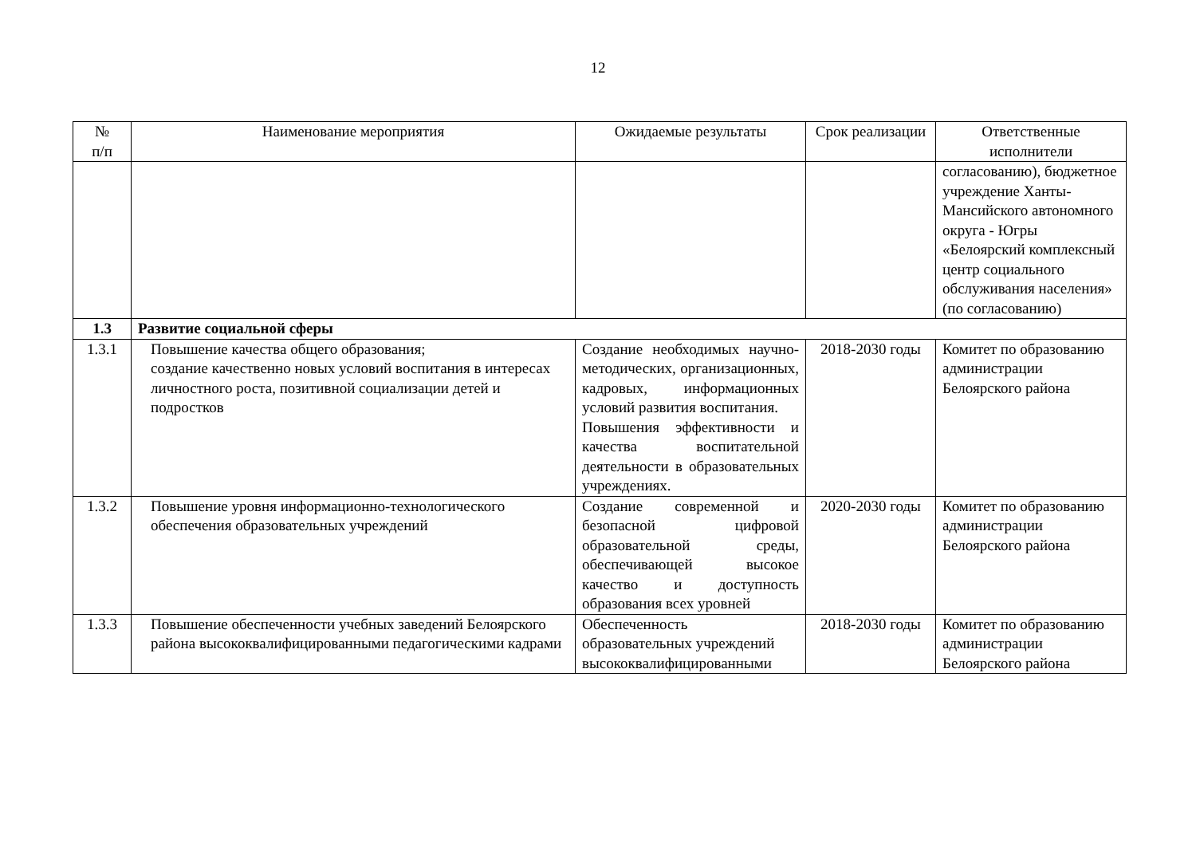12
| № п/п | Наименование мероприятия | Ожидаемые результаты | Срок реализации | Ответственные исполнители |
| --- | --- | --- | --- | --- |
| | | | | согласованию), бюджетное учреждение Ханты-Мансийского автономного округа - Югры «Белоярский комплексный центр социального обслуживания населения» (по согласованию) |
| 1.3 | Развитие социальной сферы | | | |
| 1.3.1 | Повышение качества общего образования; создание качественно новых условий воспитания в интересах личностного роста, позитивной социализации детей и подростков | Создание необходимых научно-методических, организационных, кадровых, информационных условий развития воспитания. Повышения эффективности и качества воспитательной деятельности в образовательных учреждениях. | 2018-2030 годы | Комитет по образованию администрации Белоярского района |
| 1.3.2 | Повышение уровня информационно-технологического обеспечения образовательных учреждений | Создание современной и безопасной цифровой образовательной среды, обеспечивающей высокое качество и доступность образования всех уровней | 2020-2030 годы | Комитет по образованию администрации Белоярского района |
| 1.3.3 | Повышение обеспеченности учебных заведений Белоярского района высококвалифицированными педагогическими кадрами | Обеспеченность образовательных учреждений высококвалифицированными | 2018-2030 годы | Комитет по образованию администрации Белоярского района |